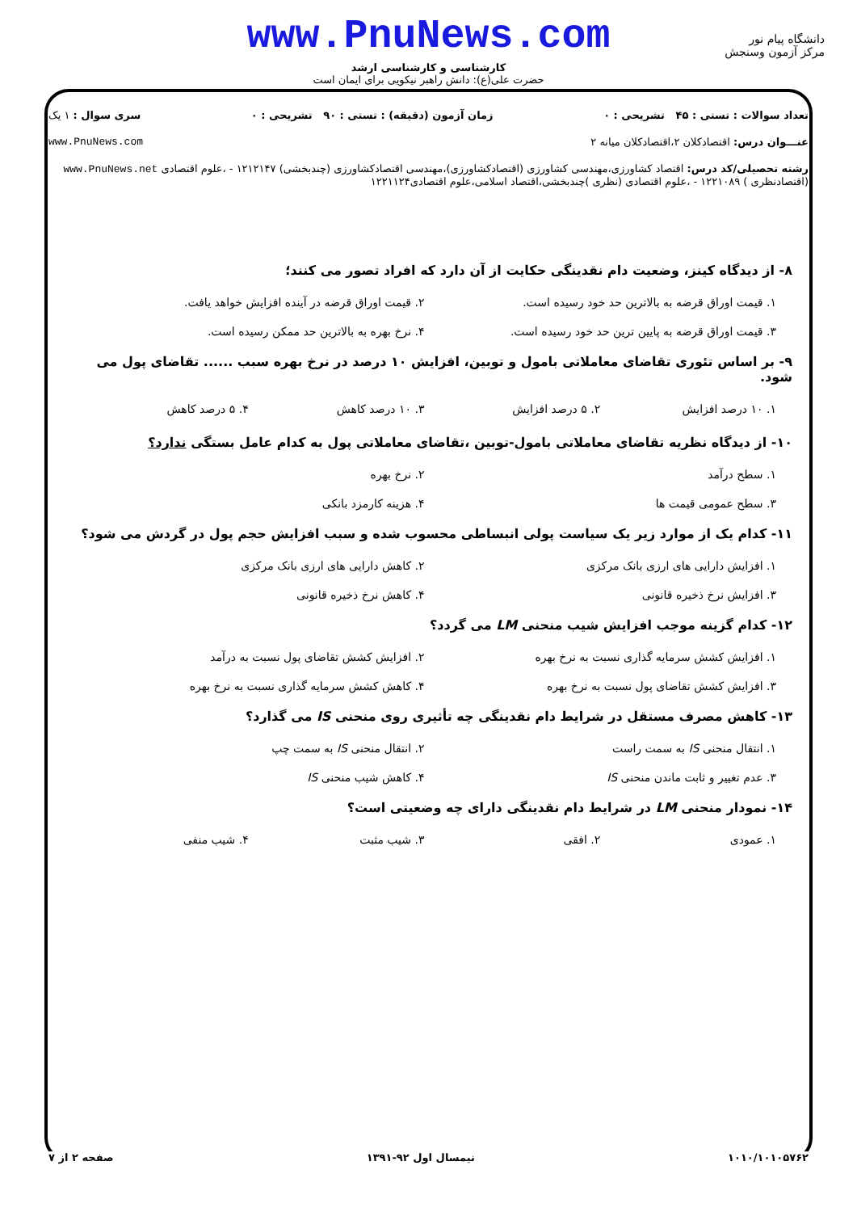www.PnuNews.com
کارشناسی و کارشناسی ارشد
حضرت علی(ع): دانش راهبر نیکویی برای ایمان است
دانشگاه پیام نور
مرکز آزمون وسنجش
تعداد سوالات : تستی : ۴۵ تشریحی : ۰ زمان آزمون (دقیقه) : تستی : ۹۰ تشریحی : ۰ سری سوال : ۱ یک
عنـــوان درس: اقتصادکلان ۲،اقتصادکلان میانه ۲ www.PnuNews.com
رشته تحصیلی/کد درس: اقتصاد کشاورزی،مهندسی کشاورزی (اقتصادکشاورزی)،مهندسی اقتصادکشاورزی (چندبخشی) ۱۲۱۲۱۴۷ - ،علوم اقتصادی www.PnuNews.net
(اقتصادنظری ) ۱۲۲۱۰۸۹ - ،علوم اقتصادی (نظری )چندبخشی،اقتصاد اسلامی،علوم اقتصادی۱۲۲۱۱۲۴
۸- از دیدگاه کینز، وضعیت دام نقدینگی حکایت از آن دارد که افراد تصور می کنند؛
۱. قیمت اوراق قرضه به بالاترین حد خود رسیده است. ۲. قیمت اوراق قرضه در آینده افزایش خواهد یافت. ۳. قیمت اوراق قرضه به پایین ترین حد خود رسیده است. ۴. نرخ بهره به بالاترین حد ممکن رسیده است.
۹- بر اساس تئوری تقاضای معاملاتی بامول و توبین، افزایش ۱۰ درصد در نرخ بهره سبب ...... تقاضای پول می شود.
۱. ۱۰ درصد افزایش ۲. ۵ درصد افزایش ۳. ۱۰ درصد کاهش ۴. ۵ درصد کاهش
۱۰- از دیدگاه نظریه تقاضای معاملاتی بامول-توبین ،تقاضای معاملاتی پول به کدام عامل بستگی ندارد؟
۱. سطح درآمد ۲. نرخ بهره ۳. سطح عمومی قیمت ها ۴. هزینه کارمزد بانکی
۱۱- کدام یک از موارد زیر یک سیاست پولی انبساطی محسوب شده و سبب افزایش حجم پول در گردش می شود؟
۱. افزایش دارایی های ارزی بانک مرکزی ۲. کاهش دارایی های ارزی بانک مرکزی ۳. افزایش نرخ ذخیره قانونی ۴. کاهش نرخ ذخیره قانونی
۱۲- کدام گزینه موجب افزایش شیب منحنی LM می گردد؟
۱. افزایش کشش سرمایه گذاری نسبت به نرخ بهره ۲. افزایش کشش تقاضای پول نسبت به درآمد ۳. افزایش کشش تقاضای پول نسبت به نرخ بهره ۴. کاهش کشش سرمایه گذاری نسبت به نرخ بهره
۱۳- کاهش مصرف مستقل در شرایط دام نقدینگی چه تأثیری روی منحنی IS می گذارد؟
۱. انتقال منحنی IS به سمت راست ۲. انتقال منحنی IS به سمت چپ ۳. عدم تغییر و ثابت ماندن منحنی IS ۴. کاهش شیب منحنی IS
۱۴- نمودار منحنی LM در شرایط دام نقدینگی دارای چه وضعیتی است؟
۱. عمودی ۲. افقی ۳. شیب مثبت ۴. شیب منفی
۱۰۱۰/۱۰۱۰۵۷۶۲ نیمسال اول ۹۲-۱۳۹۱ صفحه ۲ از ۷